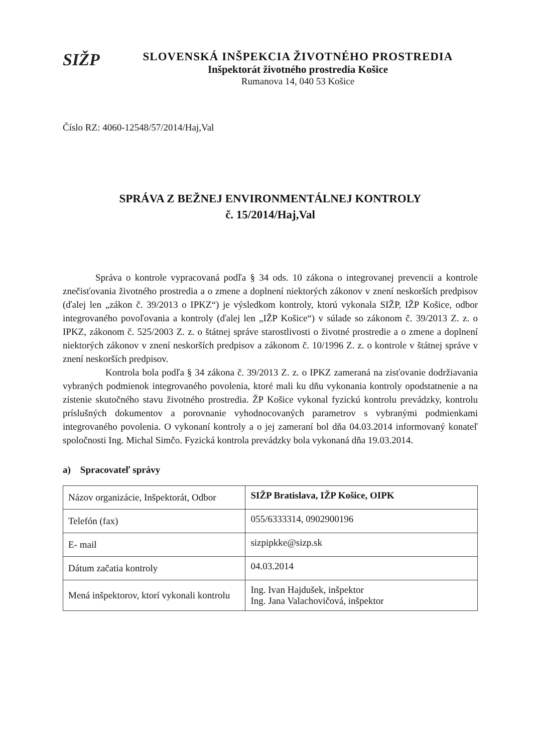SIŽP
SLOVENSKÁ INŠPEKCIA ŽIVOTNÉHO PROSTREDIA
Inšpektorát životného prostredia Košice
Rumanova 14, 040 53 Košice
Číslo RZ: 4060-12548/57/2014/Haj,Val
SPRÁVA Z BEŽNEJ ENVIRONMENTÁLNEJ KONTROLY
č. 15/2014/Haj,Val
Správa o kontrole vypracovaná podľa § 34 ods. 10 zákona o integrovanej prevencii a kontrole znečisťovania životného prostredia a o zmene a doplnení niektorých zákonov v znení neskorších predpisov (ďalej len „zákon č. 39/2013 o IPKZ“) je výsledkom kontroly, ktorú vykonala SIŽP, IŽP Košice, odbor integrovaného povoľovania a kontroly (ďalej len „IŽP Košice“) v súlade so zákonom č. 39/2013 Z. z. o IPKZ, zákonom č. 525/2003 Z. z. o štátnej správe starostlivosti o životné prostredie a o zmene a doplnení niektorých zákonov v znení neskorších predpisov a zákonom č. 10/1996 Z. z. o kontrole v štátnej správe v znení neskorších predpisov.
Kontrola bola podľa § 34 zákona č. 39/2013 Z. z. o IPKZ zameraná na zisťovanie dodržiavania vybraných podmienok integrovaného povolenia, ktoré mali ku dňu vykonania kontroly opodstatnenie a na zistenie skutočného stavu životného prostredia. ŽP Košice vykonal fyzickú kontrolu prevádzky, kontrolu príslušných dokumentov a porovnanie vyhodnocovaných parametrov s vybranými podmienkami integrovaného povolenia. O vykonaní kontroly a o jej zameraní bol dňa 04.03.2014 informovaný konateľ spoločnosti Ing. Michal Simčo. Fyzická kontrola prevádzky bola vykonaná dňa 19.03.2014.
a) Spracovateľ správy
| Názov organizácie, Inšpektorát, Odbor | SIŽP Bratislava, IŽP Košice, OIPK |
| Telefón (fax) | 055/6333314, 0902900196 |
| E- mail | sizpipkke@sizp.sk |
| Dátum začatia kontroly | 04.03.2014 |
| Mená inšpektorov, ktorí vykonali kontrolu | Ing. Ivan Hajdušek, inšpektor Ing. Jana Valachovičová, inšpektor |